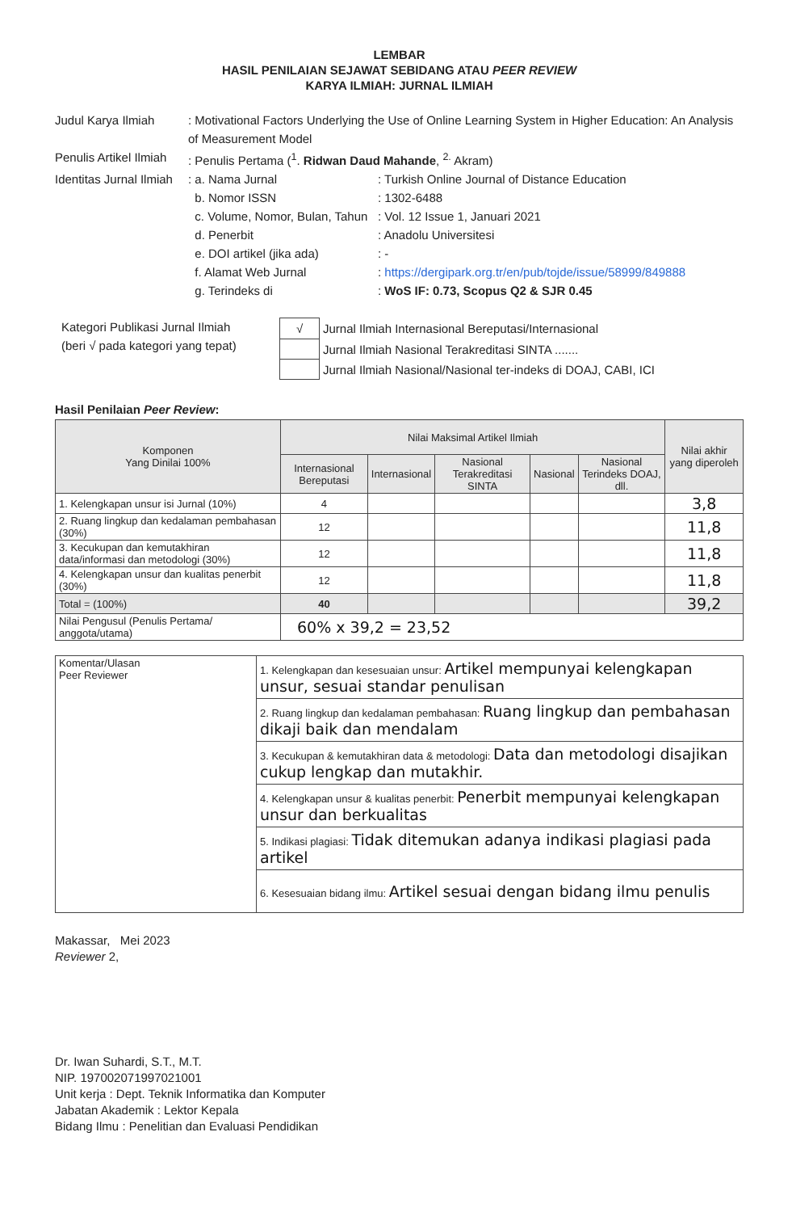LEMBAR
HASIL PENILAIAN SEJAWAT SEBIDANG ATAU PEER REVIEW
KARYA ILMIAH: JURNAL ILMIAH
Judul Karya Ilmiah : Motivational Factors Underlying the Use of Online Learning System in Higher Education: An Analysis of Measurement Model
Penulis Artikel Ilmiah
: Penulis Pertama (<sup>1</sup>. Ridwan Daud Mahande, <sup>2.</sup> Akram)
Identitas Jurnal Ilmiah
: a. Nama Jurnal : Turkish Online Journal of Distance Education
b. Nomor ISSN : 1302-6488
c. Volume, Nomor, Bulan, Tahun
: Vol. 12 Issue 1, Januari 2021
d. Penerbit : Anadolu Universitesi
e. DOI artikel (jika ada) : -
f. Alamat Web Jurnal : https://dergipark.org.tr/en/pub/tojde/issue/58999/849888
g. Terindeks di : WoS IF: 0.73, Scopus Q2 & SJR 0.45
Kategori Publikasi Jurnal Ilmiah
(beri √ pada kategori yang tepat)
| √ | Jurnal Ilmiah Internasional Bereputasi/Internasional |
| | Jurnal Ilmiah Nasional Terakreditasi SINTA ....... |
| | Jurnal Ilmiah Nasional/Nasional ter-indeks di DOAJ, CABI, ICI |
Hasil Penilaian Peer Review:
| Komponen Yang Dinilai 100% | Nilai Maksimal Artikel Ilmiah | | | | | Nilai akhir yang diperoleh |
| --- | --- | --- | --- | --- | --- | --- |
| | Internasional Bereputasi | Internasional | Nasional Terakreditasi SINTA | Nasional | Nasional Terindeks DOAJ, dll. | |
| 1. Kelengkapan unsur isi Jurnal (10%) | 4 | | | | | 3,8 |
| 2. Ruang lingkup dan kedalaman pembahasan (30%) | 12 | | | | | 11,8 |
| 3. Kecukupan dan kemutakhiran data/informasi dan metodologi (30%) | 12 | | | | | 11,8 |
| 4. Kelengkapan unsur dan kualitas penerbit (30%) | 12 | | | | | 11,8 |
| Total = (100%) | 40 | | | | | 39,2 |
| Nilai Pengusul (Penulis Pertama/ anggota/utama) | 60% x 39,2 = 23,52 | | | | | |
| Komentar/Ulasan Peer Reviewer | 1. Kelengkapan dan kesesuaian unsur: Artikel mempunyai kelengkapan unsur, sesuai standar penulisan |
| | 2. Ruang lingkup dan kedalaman pembahasan: Ruang lingkup dan pembahasan dikaji baik dan mendalam |
| | 3. Kecukupan & kemutakhiran data & metodologi: Data dan metodologi disajikan cukup lengkap dan mutakhir. |
| | 4. Kelengkapan unsur & kualitas penerbit: Penerbit mempunyai kelengkapan unsur dan berkualitas |
| | 5. Indikasi plagiasi: Tidak ditemukan adanya indikasi plagiasi pada artikel |
| | 6. Kesesuaian bidang ilmu: Artikel sesuai dengan bidang ilmu penulis |
Makassar, Mei 2023
Reviewer 2,
Dr. Iwan Suhardi, S.T., M.T.
NIP. 197002071997021001
Unit kerja : Dept. Teknik Informatika dan Komputer
Jabatan Akademik : Lektor Kepala
Bidang Ilmu : Penelitian dan Evaluasi Pendidikan